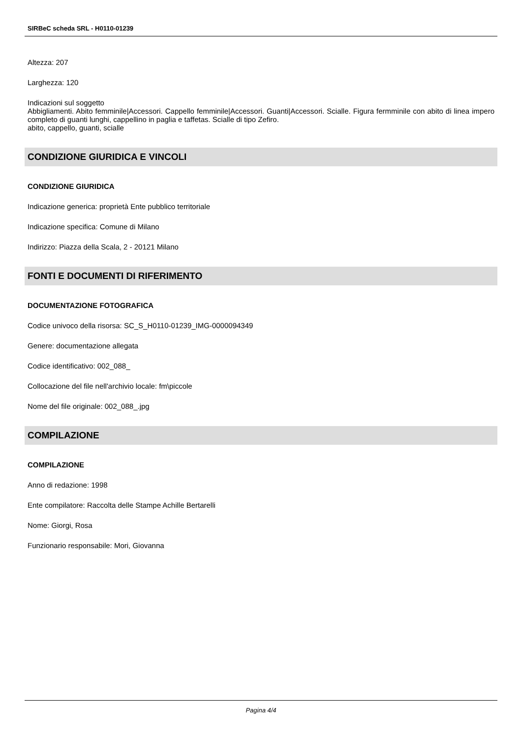SIRBeC scheda SRL - H0110-01239
Altezza: 207
Larghezza: 120
Indicazioni sul soggetto
Abbigliamenti. Abito femminile|Accessori. Cappello femminile|Accessori. Guanti|Accessori. Scialle. Figura fermminile con abito di linea impero completo di guanti lunghi, cappellino in paglia e taffetas. Scialle di tipo Zefiro.
abito, cappello, guanti, scialle
CONDIZIONE GIURIDICA E VINCOLI
CONDIZIONE GIURIDICA
Indicazione generica: proprietà Ente pubblico territoriale
Indicazione specifica: Comune di Milano
Indirizzo: Piazza della Scala, 2 - 20121 Milano
FONTI E DOCUMENTI DI RIFERIMENTO
DOCUMENTAZIONE FOTOGRAFICA
Codice univoco della risorsa: SC_S_H0110-01239_IMG-0000094349
Genere: documentazione allegata
Codice identificativo: 002_088_
Collocazione del file nell'archivio locale: fm\piccole
Nome del file originale: 002_088_.jpg
COMPILAZIONE
COMPILAZIONE
Anno di redazione: 1998
Ente compilatore: Raccolta delle Stampe Achille Bertarelli
Nome: Giorgi, Rosa
Funzionario responsabile: Mori, Giovanna
Pagina 4/4